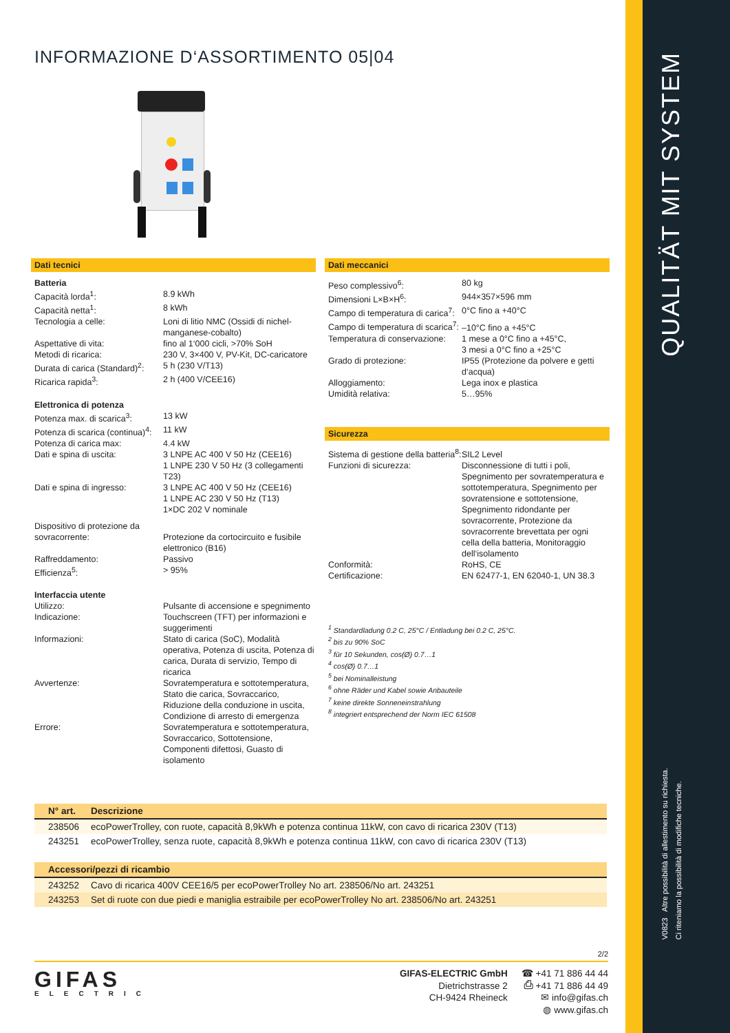QUALITÄT MIT SYSTEM
V0823 Altre possibilità di allestimento su richiesta.
Ci riteniamo la possibilità di modifiche tecniche.
INFORMAZIONE D‘ASSORTIMENTO 05|04
Dati tecnici
| Batteria | |
| Capacità lorda<sup>1</sup>: | 8.9 kWh |
| Capacità netta<sup>1</sup>: | 8 kWh |
| Tecnologia a celle: | Loni di litio NMC (Ossidi di nichel-manganese-cobalto) |
| Aspettative di vita: | fino al 1‘000 cicli, >70% SoH |
| Metodi di ricarica: | 230 V, 3×400 V, PV-Kit, DC-caricatore |
| Durata di carica (Standard)<sup>2</sup>: | 5 h (230 V/T13) |
| Ricarica rapida<sup>3</sup>: | 2 h (400 V/CEE16) |
| Elettronica di potenza | |
| Potenza max. di scarica<sup>3</sup>: | 13 kW |
| Potenza di scarica (continua)<sup>4</sup>: | 11 kW |
| Potenza di carica max: | 4.4 kW |
| Dati e spina di uscita: | 3 LNPE AC 400 V 50 Hz (CEE16) 1 LNPE 230 V 50 Hz (3 collegamenti T23) |
| Dati e spina di ingresso: | 3 LNPE AC 400 V 50 Hz (CEE16) 1 LNPE AC 230 V 50 Hz (T13) 1×DC 202 V nominale |
| Dispositivo di protezione da sovracorrente: | Protezione da cortocircuito e fusibile elettronico (B16) |
| Raffreddamento: | Passivo |
| Efficienza<sup>5</sup>: | > 95% |
| Interfaccia utente | |
| Utilizzo: | Pulsante di accensione e spegnimento |
| Indicazione: | Touchscreen (TFT) per informazioni e suggerimenti |
| Informazioni: | Stato di carica (SoC), Modalità operativa, Potenza di uscita, Potenza di carica, Durata di servizio, Tempo di ricarica |
| Avvertenze: | Sovratemperatura e sottotemperatura, Stato die carica, Sovraccarico, Riduzione della conduzione in uscita, Condizione di arresto di emergenza |
| Errore: | Sovratemperatura e sottotemperatura, Sovraccarico, Sottotensione, Componenti difettosi, Guasto di isolamento |
Dati meccanici
| Peso complessivo<sup>6</sup>: | 80 kg |
| Dimensioni L×B×H<sup>6</sup>: | 944×357×596 mm |
| Campo di temperatura di carica<sup>7</sup>: | 0°C fino a +40°C |
| Campo di temperatura di scarica<sup>7</sup>: | –10°C fino a +45°C |
| Temperatura di conservazione: | 1 mese a 0°C fino a +45°C, 3 mesi a 0°C fino a +25°C |
| Grado di protezione: | IP55 (Protezione da polvere e getti d‘acqua) |
| Alloggiamento: | Lega inox e plastica |
| Umidità relativa: | 5…95% |
Sicurezza
| Sistema di gestione della batteria<sup>8</sup>: | SIL2 Level |
| Funzioni di sicurezza: | Disconnessione di tutti i poli, Spegnimento per sovratemperatura e sottotemperatura, Spegnimento per sovratensione e sottotensione, Spegnimento ridondante per sovracorrente, Protezione da sovracorrente brevettata per ogni cella della batteria, Monitoraggio dell‘isolamento |
| Conformità: | RoHS, CE |
| Certificazione: | EN 62477-1, EN 62040-1, UN 38.3 |
<sup>1</sup> Standardladung 0.2 C, 25°C / Entladung bei 0.2 C, 25°C.
<sup>2</sup> bis zu 90% SoC
<sup>3</sup> für 10 Sekunden, cos(Ø) 0.7…1
<sup>4</sup> cos(Ø) 0.7…1
<sup>5</sup> bei Nominalleistung
<sup>6</sup> ohne Räder und Kabel sowie Anbauteile
<sup>7</sup> keine direkte Sonneneinstrahlung
<sup>8</sup> integriert entsprechend der Norm IEC 61508
| N° art. | Descrizione |
| --- | --- |
| 238506 | ecoPowerTrolley, con ruote, capacità 8,9kWh e potenza continua 11kW, con cavo di ricarica 230V (T13) |
| 243251 | ecoPowerTrolley, senza ruote, capacità 8,9kWh e potenza continua 11kW, con cavo di ricarica 230V (T13) |
| Accessori/pezzi di ricambio | |
| --- | --- |
| 243252 | Cavo di ricarica 400V CEE16/5 per ecoPowerTrolley No art. 238506/No art. 243251 |
| 243253 | Set di ruote con due piedi e maniglia estraibile per ecoPowerTrolley No art. 238506/No art. 243251 |
2/2
GIFAS
ELECTRIC
GIFAS-ELECTRIC GmbH
Dietrichstrasse 2
CH-9424 Rheineck
☎ +41 71 886 44 44
⎙ +41 71 886 44 49
✉ info@gifas.ch
◍ www.gifas.ch